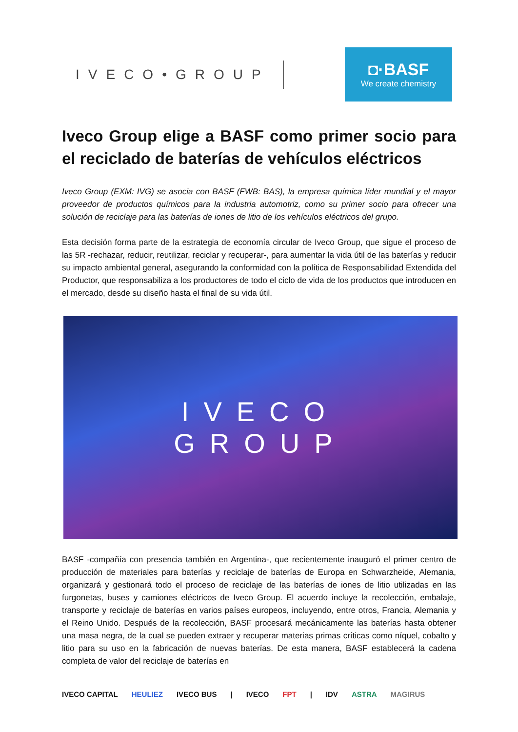IVECO•GROUP
◘·BASF
We create chemistry
Iveco Group elige a BASF como primer socio para el reciclado de baterías de vehículos eléctricos
Iveco Group (EXM: IVG) se asocia con BASF (FWB: BAS), la empresa química líder mundial y el mayor proveedor de productos químicos para la industria automotriz, como su primer socio para ofrecer una solución de reciclaje para las baterías de iones de litio de los vehículos eléctricos del grupo.
Esta decisión forma parte de la estrategia de economía circular de Iveco Group, que sigue el proceso de las 5R -rechazar, reducir, reutilizar, reciclar y recuperar-, para aumentar la vida útil de las baterías y reducir su impacto ambiental general, asegurando la conformidad con la política de Responsabilidad Extendida del Productor, que responsabiliza a los productores de todo el ciclo de vida de los productos que introducen en el mercado, desde su diseño hasta el final de su vida útil.
IVECO
GROUP
BASF -compañía con presencia también en Argentina-, que recientemente inauguró el primer centro de producción de materiales para baterías y reciclaje de baterías de Europa en Schwarzheide, Alemania, organizará y gestionará todo el proceso de reciclaje de las baterías de iones de litio utilizadas en las furgonetas, buses y camiones eléctricos de Iveco Group. El acuerdo incluye la recolección, embalaje, transporte y reciclaje de baterías en varios países europeos, incluyendo, entre otros, Francia, Alemania y el Reino Unido. Después de la recolección, BASF procesará mecánicamente las baterías hasta obtener una masa negra, de la cual se pueden extraer y recuperar materias primas críticas como níquel, cobalto y litio para su uso en la fabricación de nuevas baterías. De esta manera, BASF establecerá la cadena completa de valor del reciclaje de baterías en
IVECO CAPITAL HEULIEZ IVECO BUS | IVECO FPT | IDV ASTRA MAGIRUS